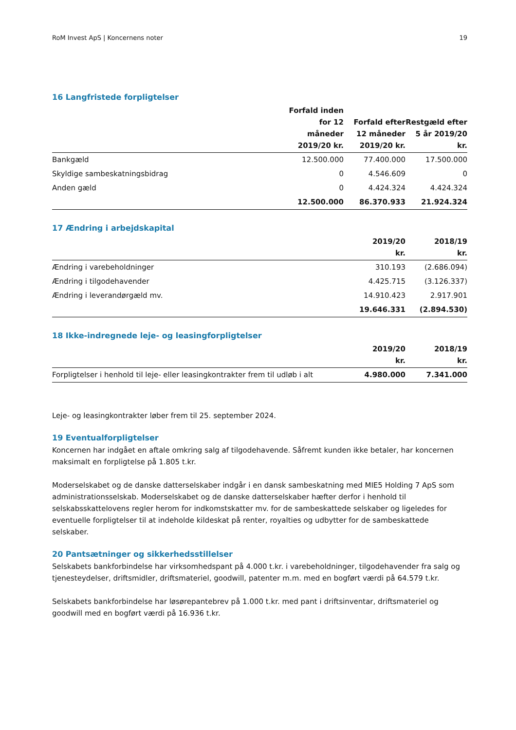RoM Invest ApS | Koncernens noter 19
16 Langfristede forpligtelser
| | Forfald inden for 12 måneder 2019/20 kr. | Forfald efter 12 måneder 2019/20 kr. | Restgæld efter 5 år 2019/20 kr. |
| --- | --- | --- | --- |
| Bankgæld | 12.500.000 | 77.400.000 | 17.500.000 |
| Skyldige sambeskatningsbidrag | 0 | 4.546.609 | 0 |
| Anden gæld | 0 | 4.424.324 | 4.424.324 |
| | 12.500.000 | 86.370.933 | 21.924.324 |
17 Ændring i arbejdskapital
| | 2019/20 kr. | 2018/19 kr. |
| --- | --- | --- |
| Ændring i varebeholdninger | 310.193 | (2.686.094) |
| Ændring i tilgodehavender | 4.425.715 | (3.126.337) |
| Ændring i leverandørgæld mv. | 14.910.423 | 2.917.901 |
| | 19.646.331 | (2.894.530) |
18 Ikke-indregnede leje- og leasingforpligtelser
| | 2019/20 kr. | 2018/19 kr. |
| --- | --- | --- |
| Forpligtelser i henhold til leje- eller leasingkontrakter frem til udløb i alt | 4.980.000 | 7.341.000 |
Leje- og leasingkontrakter løber frem til 25. september 2024.
19 Eventualforpligtelser
Koncernen har indgået en aftale omkring salg af tilgodehavende. Såfremt kunden ikke betaler, har koncernen maksimalt en forpligtelse på 1.805 t.kr.
Moderselskabet og de danske datterselskaber indgår i en dansk sambeskatning med MIE5 Holding 7 ApS som administrationsselskab. Moderselskabet og de danske datterselskaber hæfter derfor i henhold til selskabsskattelovens regler herom for indkomstskatter mv. for de sambeskattede selskaber og ligeledes for eventuelle forpligtelser til at indeholde kildeskat på renter, royalties og udbytter for de sambeskattede selskaber.
20 Pantsætninger og sikkerhedsstillelser
Selskabets bankforbindelse har virksomhedspant på 4.000 t.kr. i varebeholdninger, tilgodehavender fra salg og tjenesteydelser, driftsmidler, driftsmateriel, goodwill, patenter m.m. med en bogført værdi på 64.579 t.kr.
Selskabets bankforbindelse har løsørepantebrev på 1.000 t.kr. med pant i driftsinventar, driftsmateriel og goodwill med en bogført værdi på 16.936 t.kr.